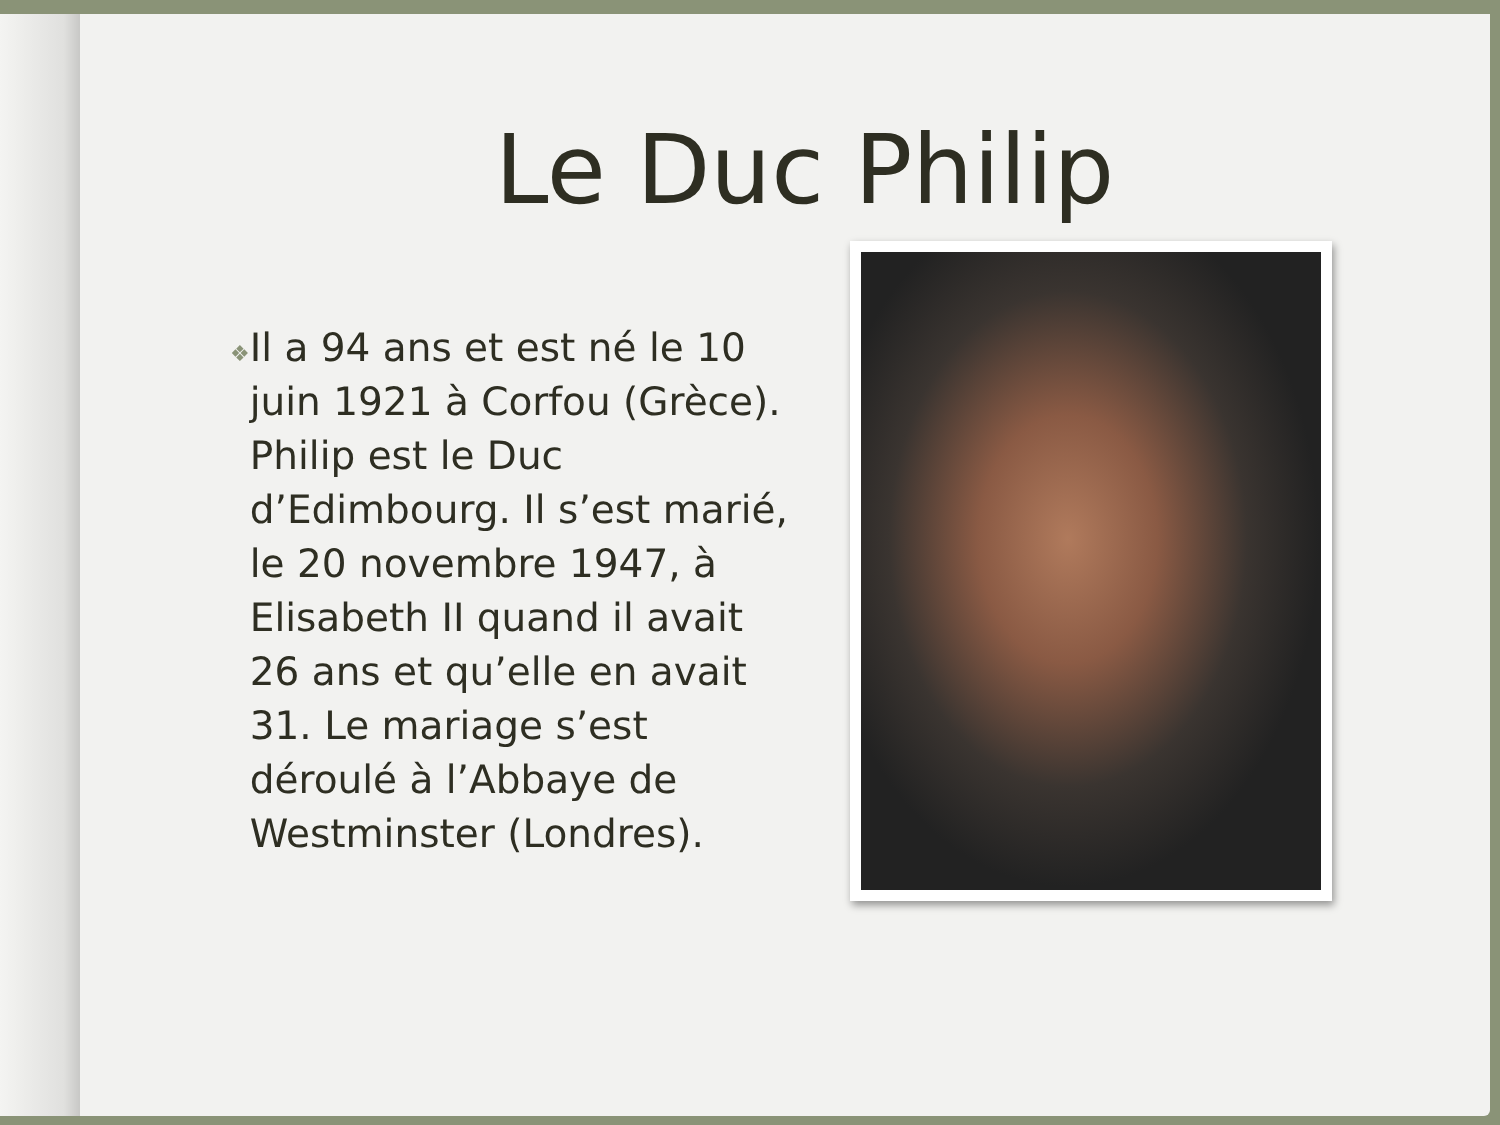Le Duc Philip
❖
Il a 94 ans et est né le 10 juin 1921 à Corfou (Grèce). Philip est le Duc d’Edimbourg. Il s’est marié, le 20 novembre 1947, à Elisabeth II quand il avait 26 ans et qu’elle en avait 31. Le mariage s’est déroulé à l’Abbaye de Westminster (Londres).